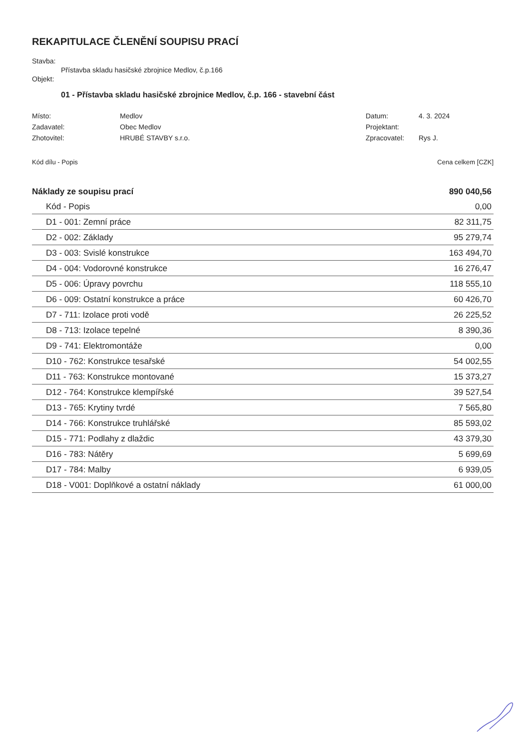REKAPITULACE ČLENĚNÍ SOUPISU PRACÍ
Stavba:
Přístavba skladu hasičské zbrojnice Medlov, č.p.166
Objekt:
01 - Přístavba skladu hasičské zbrojnice Medlov, č.p. 166 - stavební část
| Místo: | Medlov | Datum: | 4. 3. 2024 |
| Zadavatel: | Obec Medlov | Projektant: | |
| Zhotovitel: | HRUBÉ STAVBY s.r.o. | Zpracovatel: | Rys J. |
Kód dílu - Popis Cena celkem [CZK]
| Náklady ze soupisu prací | 890 040,56 |
| Kód - Popis | 0,00 |
| D1 - 001: Zemní práce | 82 311,75 |
| D2 - 002: Základy | 95 279,74 |
| D3 - 003: Svislé konstrukce | 163 494,70 |
| D4 - 004: Vodorovné konstrukce | 16 276,47 |
| D5 - 006: Úpravy povrchu | 118 555,10 |
| D6 - 009: Ostatní konstrukce a práce | 60 426,70 |
| D7 - 711: Izolace proti vodě | 26 225,52 |
| D8 - 713: Izolace tepelné | 8 390,36 |
| D9 - 741: Elektromontáže | 0,00 |
| D10 - 762: Konstrukce tesařské | 54 002,55 |
| D11 - 763: Konstrukce montované | 15 373,27 |
| D12 - 764: Konstrukce klempířské | 39 527,54 |
| D13 - 765: Krytiny tvrdé | 7 565,80 |
| D14 - 766: Konstrukce truhlářské | 85 593,02 |
| D15 - 771: Podlahy z dlaždic | 43 379,30 |
| D16 - 783: Nátěry | 5 699,69 |
| D17 - 784: Malby | 6 939,05 |
| D18 - V001: Doplňkové a ostatní náklady | 61 000,00 |